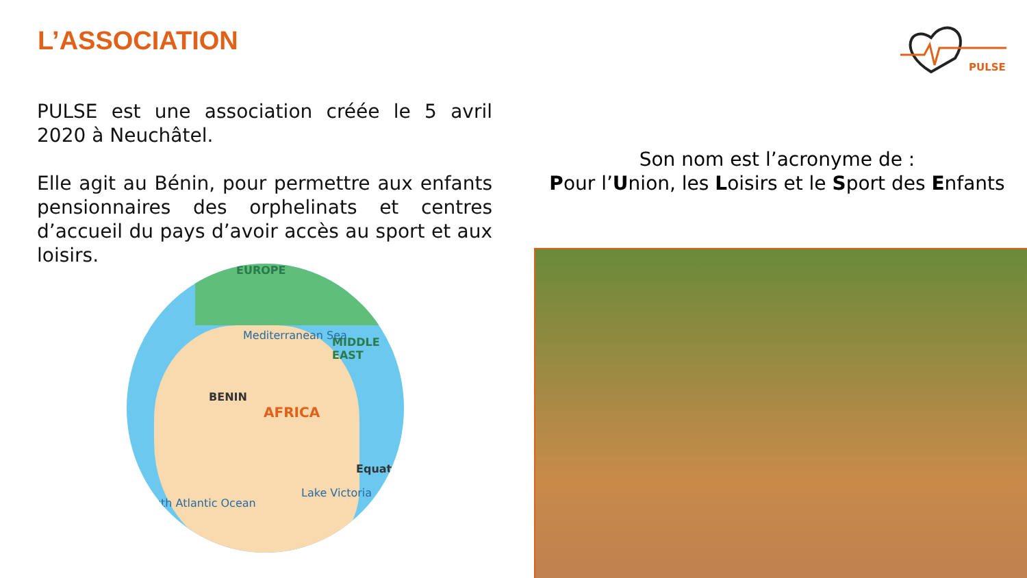L’ASSOCIATION
PULSE
PULSE est une association créée le 5 avril 2020 à Neuchâtel.
Elle agit au Bénin, pour permettre aux enfants pensionnaires des orphelinats et centres d’accueil du pays d’avoir accès au sport et aux loisirs.
Son nom est l’acronyme de :
Pour l’Union, les Loisirs et le Sport des Enfants
EUROPE
Mediterranean Sea
MIDDLE EAST
BENIN
AFRICA
Equator
Lake Victoria
South Atlantic Ocean